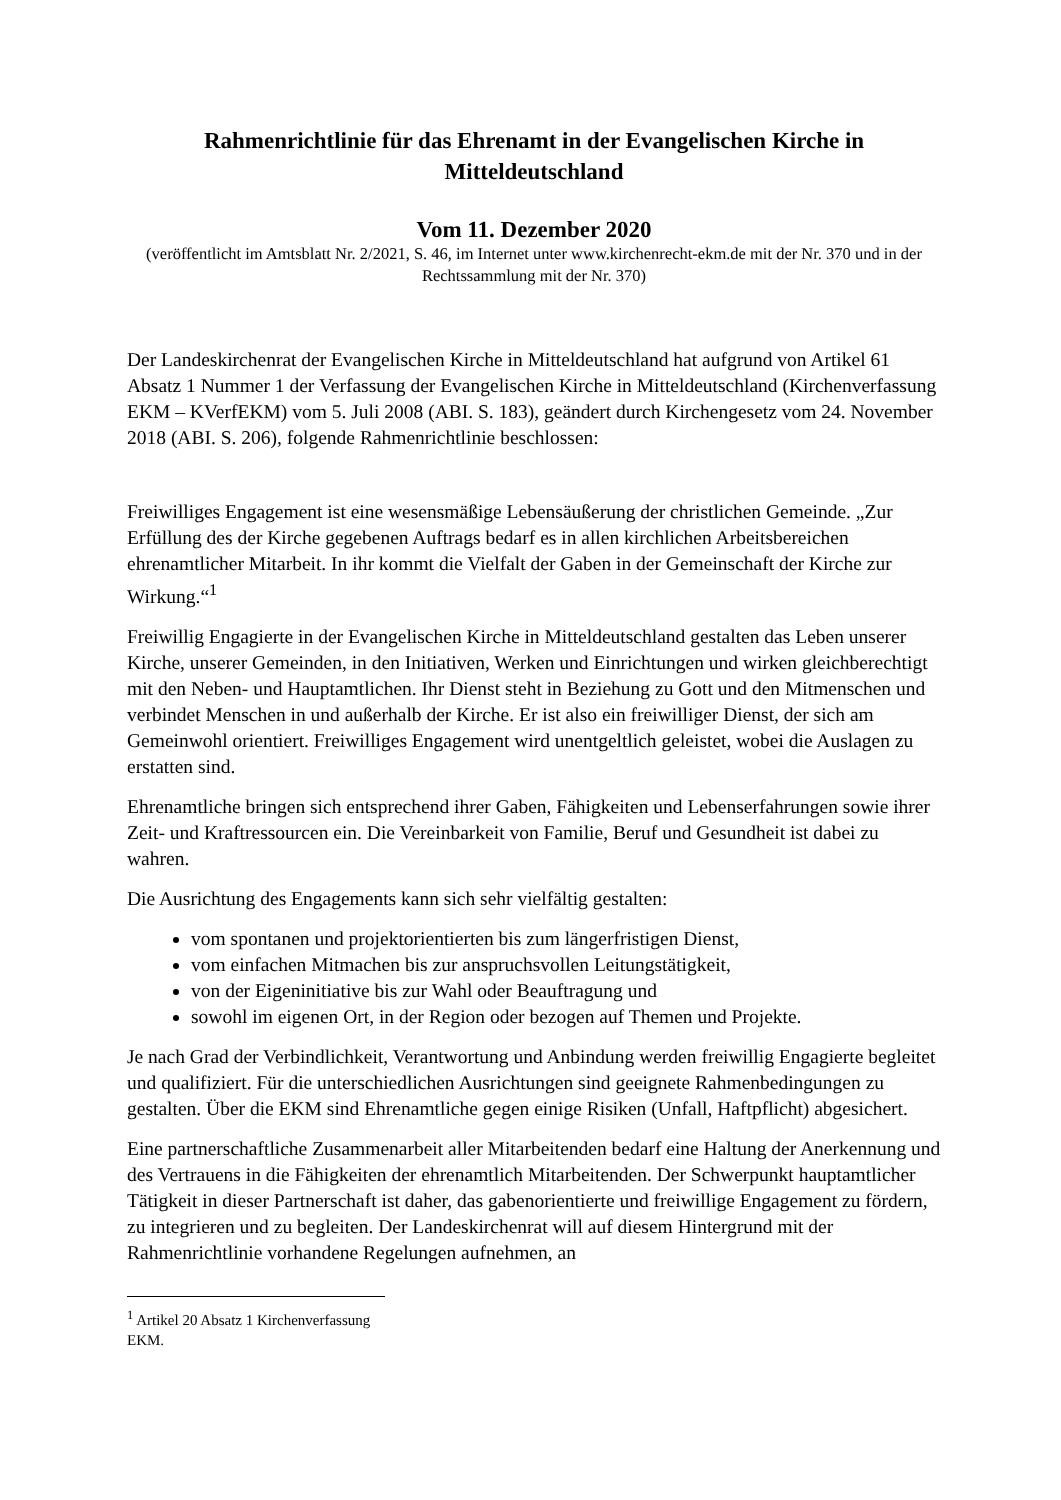Rahmenrichtlinie für das Ehrenamt in der Evangelischen Kirche in Mitteldeutschland
Vom 11. Dezember 2020
(veröffentlicht im Amtsblatt Nr. 2/2021, S. 46, im Internet unter www.kirchenrecht-ekm.de mit der Nr. 370 und in der Rechtssammlung mit der Nr. 370)
Der Landeskirchenrat der Evangelischen Kirche in Mitteldeutschland hat aufgrund von Artikel 61 Absatz 1 Nummer 1 der Verfassung der Evangelischen Kirche in Mitteldeutschland (Kirchenverfassung EKM – KVerfEKM) vom 5. Juli 2008 (ABI. S. 183), geändert durch Kirchengesetz vom 24. November 2018 (ABI. S. 206), folgende Rahmenrichtlinie beschlossen:
Freiwilliges Engagement ist eine wesensmäßige Lebensäußerung der christlichen Gemeinde. „Zur Erfüllung des der Kirche gegebenen Auftrags bedarf es in allen kirchlichen Arbeitsbereichen ehrenamtlicher Mitarbeit. In ihr kommt die Vielfalt der Gaben in der Gemeinschaft der Kirche zur Wirkung.“<sup>1</sup>
Freiwillig Engagierte in der Evangelischen Kirche in Mitteldeutschland gestalten das Leben unserer Kirche, unserer Gemeinden, in den Initiativen, Werken und Einrichtungen und wirken gleichberechtigt mit den Neben- und Hauptamtlichen. Ihr Dienst steht in Beziehung zu Gott und den Mitmenschen und verbindet Menschen in und außerhalb der Kirche. Er ist also ein freiwilliger Dienst, der sich am Gemeinwohl orientiert. Freiwilliges Engagement wird unentgeltlich geleistet, wobei die Auslagen zu erstatten sind.
Ehrenamtliche bringen sich entsprechend ihrer Gaben, Fähigkeiten und Lebenserfahrungen sowie ihrer Zeit- und Kraftressourcen ein. Die Vereinbarkeit von Familie, Beruf und Gesundheit ist dabei zu wahren.
Die Ausrichtung des Engagements kann sich sehr vielfältig gestalten:
vom spontanen und projektorientierten bis zum längerfristigen Dienst,
vom einfachen Mitmachen bis zur anspruchsvollen Leitungstätigkeit,
von der Eigeninitiative bis zur Wahl oder Beauftragung und
sowohl im eigenen Ort, in der Region oder bezogen auf Themen und Projekte.
Je nach Grad der Verbindlichkeit, Verantwortung und Anbindung werden freiwillig Engagierte begleitet und qualifiziert. Für die unterschiedlichen Ausrichtungen sind geeignete Rahmenbedingungen zu gestalten. Über die EKM sind Ehrenamtliche gegen einige Risiken (Unfall, Haftpflicht) abgesichert.
Eine partnerschaftliche Zusammenarbeit aller Mitarbeitenden bedarf eine Haltung der Anerkennung und des Vertrauens in die Fähigkeiten der ehrenamtlich Mitarbeitenden. Der Schwerpunkt hauptamtlicher Tätigkeit in dieser Partnerschaft ist daher, das gabenorientierte und freiwillige Engagement zu fördern, zu integrieren und zu begleiten. Der Landeskirchenrat will auf diesem Hintergrund mit der Rahmenrichtlinie vorhandene Regelungen aufnehmen, an
<sup>1</sup> Artikel 20 Absatz 1 Kirchenverfassung EKM.